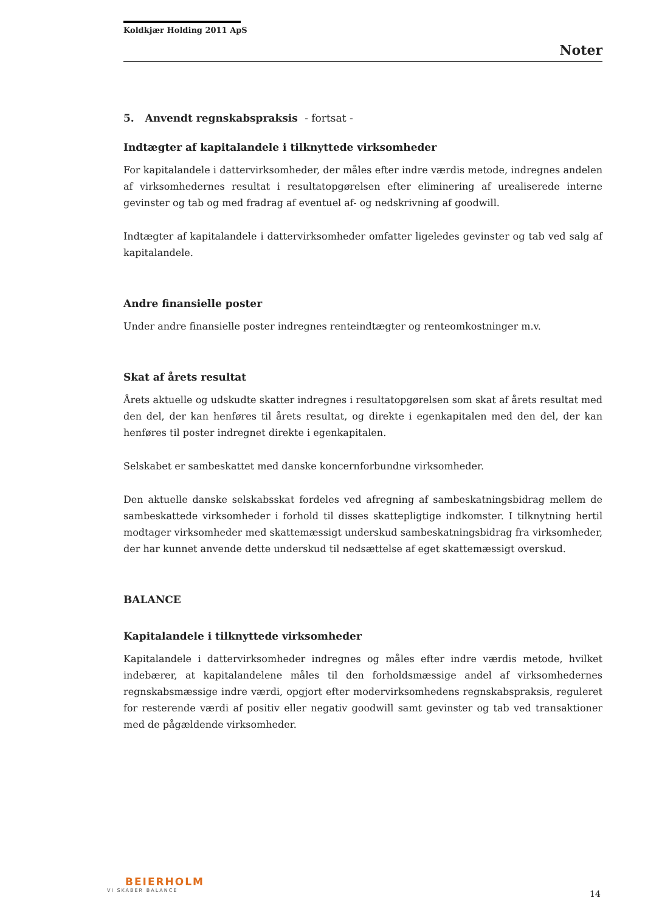Koldkjær Holding 2011 ApS
Noter
5. Anvendt regnskabspraksis - fortsat -
Indtægter af kapitalandele i tilknyttede virksomheder
For kapitalandele i dattervirksomheder, der måles efter indre værdis metode, indregnes andelen af virksomhedernes resultat i resultatopgørelsen efter eliminering af urealiserede interne gevinster og tab og med fradrag af eventuel af- og nedskrivning af goodwill.
Indtægter af kapitalandele i dattervirksomheder omfatter ligeledes gevinster og tab ved salg af kapitalandele.
Andre finansielle poster
Under andre finansielle poster indregnes renteindtægter og renteomkostninger m.v.
Skat af årets resultat
Årets aktuelle og udskudte skatter indregnes i resultatopgørelsen som skat af årets resultat med den del, der kan henføres til årets resultat, og direkte i egenkapitalen med den del, der kan henføres til poster indregnet direkte i egenkapitalen.
Selskabet er sambeskattet med danske koncernforbundne virksomheder.
Den aktuelle danske selskabsskat fordeles ved afregning af sambeskatningsbidrag mellem de sambeskattede virksomheder i forhold til disses skattepligtige indkomster. I tilknytning hertil modtager virksomheder med skattemæssigt underskud sambeskatningsbidrag fra virksomheder, der har kunnet anvende dette underskud til nedsættelse af eget skattemæssigt overskud.
BALANCE
Kapitalandele i tilknyttede virksomheder
Kapitalandele i dattervirksomheder indregnes og måles efter indre værdis metode, hvilket indebærer, at kapitalandelene måles til den forholdsmæssige andel af virksomhedernes regnskabsmæssige indre værdi, opgjort efter modervirksomhedens regnskabspraksis, reguleret for resterende værdi af positiv eller negativ goodwill samt gevinster og tab ved transaktioner med de pågældende virksomheder.
BEIERHOLM
VI SKABER BALANCE
14